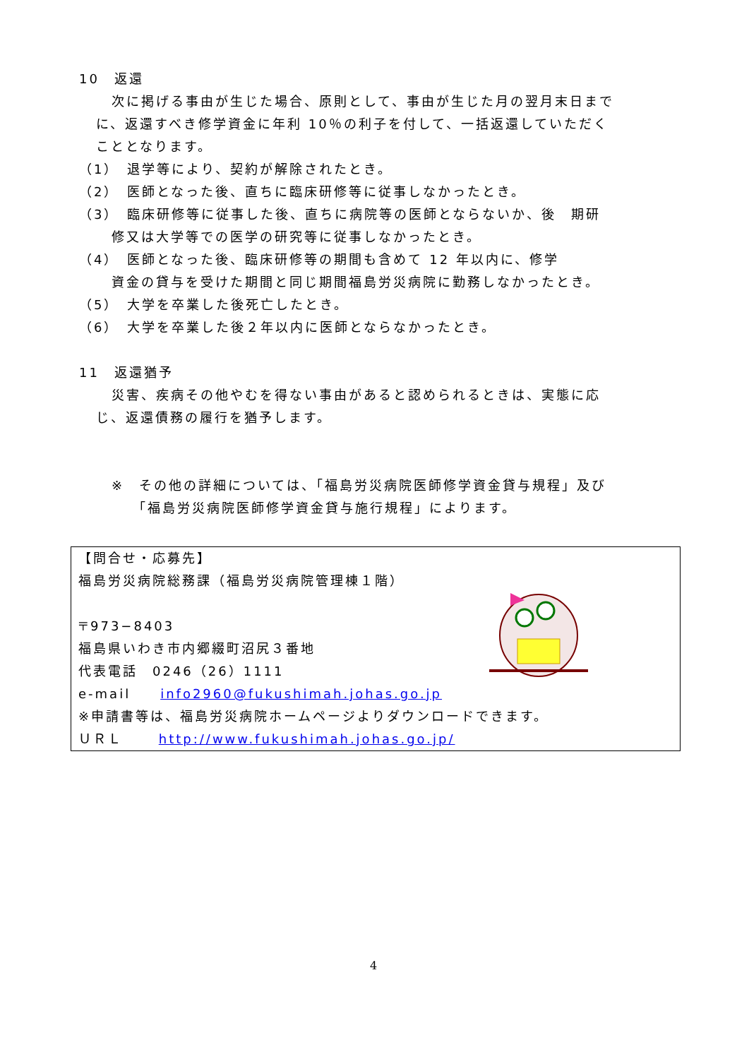10　返還
次に掲げる事由が生じた場合、原則として、事由が生じた月の翌月末日まで
に、返還すべき修学資金に年利 10％の利子を付して、一括返還していただく
こととなります。
（1）　退学等により、契約が解除されたとき。
（2）　医師となった後、直ちに臨床研修等に従事しなかったとき。
（3）　臨床研修等に従事した後、直ちに病院等の医師とならないか、後　期研
修又は大学等での医学の研究等に従事しなかったとき。
（4）　医師となった後、臨床研修等の期間も含めて 12 年以内に、修学
資金の貸与を受けた期間と同じ期間福島労災病院に勤務しなかったとき。
（5）　大学を卒業した後死亡したとき。
（6）　大学を卒業した後２年以内に医師とならなかったとき。
11　返還猶予
災害、疾病その他やむを得ない事由があると認められるときは、実態に応
じ、返還債務の履行を猶予します。
※　その他の詳細については、「福島労災病院医師修学資金貸与規程」及び
「福島労災病院医師修学資金貸与施行規程」によります。
【問合せ・応募先】
福島労災病院総務課（福島労災病院管理棟１階）
〒973−8403
福島県いわき市内郷綴町沼尻３番地
代表電話　0246（26）1111
e-mail　　info2960@fukushimah.johas.go.jp
※申請書等は、福島労災病院ホームページよりダウンロードできます。
ＵＲＬ　　 http://www.fukushimah.johas.go.jp/
4